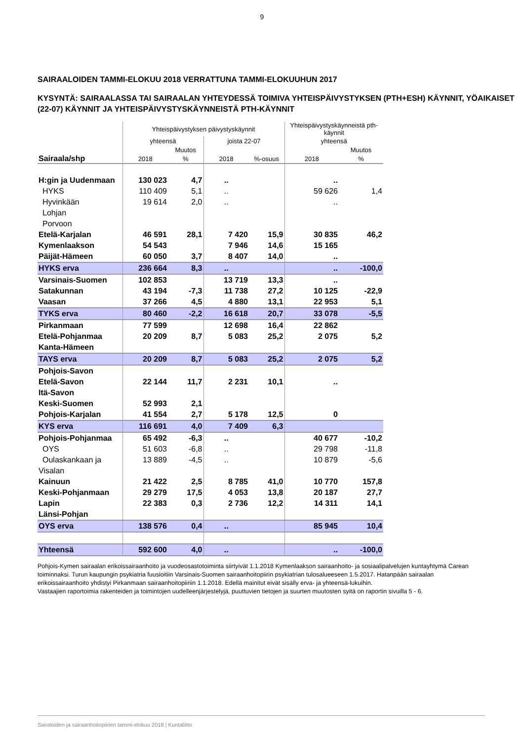9
SAIRAALOIDEN TAMMI-ELOKUU 2018 VERRATTUNA TAMMI-ELOKUUHUN 2017
KYSYNTÄ: SAIRAALASSA TAI SAIRAALAN YHTEYDESSÄ TOIMIVA YHTEISPÄIVYSTYKSEN (PTH+ESH) KÄYNNIT, YÖAIKAISET (22-07) KÄYNNIT JA YHTEISPÄIVYSTYSKÄYNNEISTÄ PTH-KÄYNNIT
| | Yhteispäivystyksen päivystyskäynnit | | | | Yhteispäivystyskäynneistä pth-käynnit | |
| | yhteensä | | joista 22-07 | | yhteensä | |
| | | Muutos | | | | Muutos |
| Sairaala/shp | 2018 | % | 2018 | %-osuus | 2018 | % |
| H:gin ja Uudenmaan | 130 023 | 4,7 | .. | | .. | |
| HYKS | 110 409 | 5,1 | .. | | 59 626 | 1,4 |
| Hyvinkään | 19 614 | 2,0 | .. | | .. | |
| Lohjan | | | | | | |
| Porvoon | | | | | | |
| Etelä-Karjalan | 46 591 | 28,1 | 7 420 | 15,9 | 30 835 | 46,2 |
| Kymenlaakson | 54 543 | | 7 946 | 14,6 | 15 165 | |
| Päijät-Hämeen | 60 050 | 3,7 | 8 407 | 14,0 | .. | |
| HYKS erva | 236 664 | 8,3 | .. | | .. | -100,0 |
| Varsinais-Suomen | 102 853 | | 13 719 | 13,3 | .. | |
| Satakunnan | 43 194 | -7,3 | 11 738 | 27,2 | 10 125 | -22,9 |
| Vaasan | 37 266 | 4,5 | 4 880 | 13,1 | 22 953 | 5,1 |
| TYKS erva | 80 460 | -2,2 | 16 618 | 20,7 | 33 078 | -5,5 |
| Pirkanmaan | 77 599 | | 12 698 | 16,4 | 22 862 | |
| Etelä-Pohjanmaa | 20 209 | 8,7 | 5 083 | 25,2 | 2 075 | 5,2 |
| Kanta-Hämeen | | | | | | |
| TAYS erva | 20 209 | 8,7 | 5 083 | 25,2 | 2 075 | 5,2 |
| Pohjois-Savon | | | | | | |
| Etelä-Savon | 22 144 | 11,7 | 2 231 | 10,1 | .. | |
| Itä-Savon | | | | | | |
| Keski-Suomen | 52 993 | 2,1 | | | | |
| Pohjois-Karjalan | 41 554 | 2,7 | 5 178 | 12,5 | 0 | |
| KYS erva | 116 691 | 4,0 | 7 409 | 6,3 | | |
| Pohjois-Pohjanmaa | 65 492 | -6,3 | .. | | 40 677 | -10,2 |
| OYS | 51 603 | -6,8 | .. | | 29 798 | -11,8 |
| Oulaskankaan ja | 13 889 | -4,5 | .. | | 10 879 | -5,6 |
| Visalan | | | | | | |
| Kainuun | 21 422 | 2,5 | 8 785 | 41,0 | 10 770 | 157,8 |
| Keski-Pohjanmaan | 29 279 | 17,5 | 4 053 | 13,8 | 20 187 | 27,7 |
| Lapin | 22 383 | 0,3 | 2 736 | 12,2 | 14 311 | 14,1 |
| Länsi-Pohjan | | | | | | |
| OYS erva | 138 576 | 0,4 | .. | | 85 945 | 10,4 |
| Yhteensä | 592 600 | 4,0 | .. | | .. | -100,0 |
Pohjois-Kymen sairaalan erikoissairaanhoito ja vuodeosastotoiminta siirtyivät 1.1.2018 Kymenlaakson sairaanhoito- ja sosiaalipalvelujen kuntayhtymä Carean toiminnaksi. Turun kaupungin psykiatria fuusioitiin Varsinais-Suomen sairaanhoitopiirin psykiatrian tulosalueeseen 1.5.2017. Hatanpään sairaalan erikoissairaanhoito yhdistyi Pirkanmaan sairaanhoitopiiriin 1.1.2018. Edellä mainitut eivät sisälly erva- ja yhteensä-lukuihin.
Vastaajien raportoimia rakenteiden ja toimintojen uudelleenjärjestelyjä, puuttuvien tietojen ja suurten muutosten syitä on raportin sivuilla 5 - 6.
Sairaloiden ja sairaanhoitopiirien tammi-elokuu 2018 | Kuntaliitto